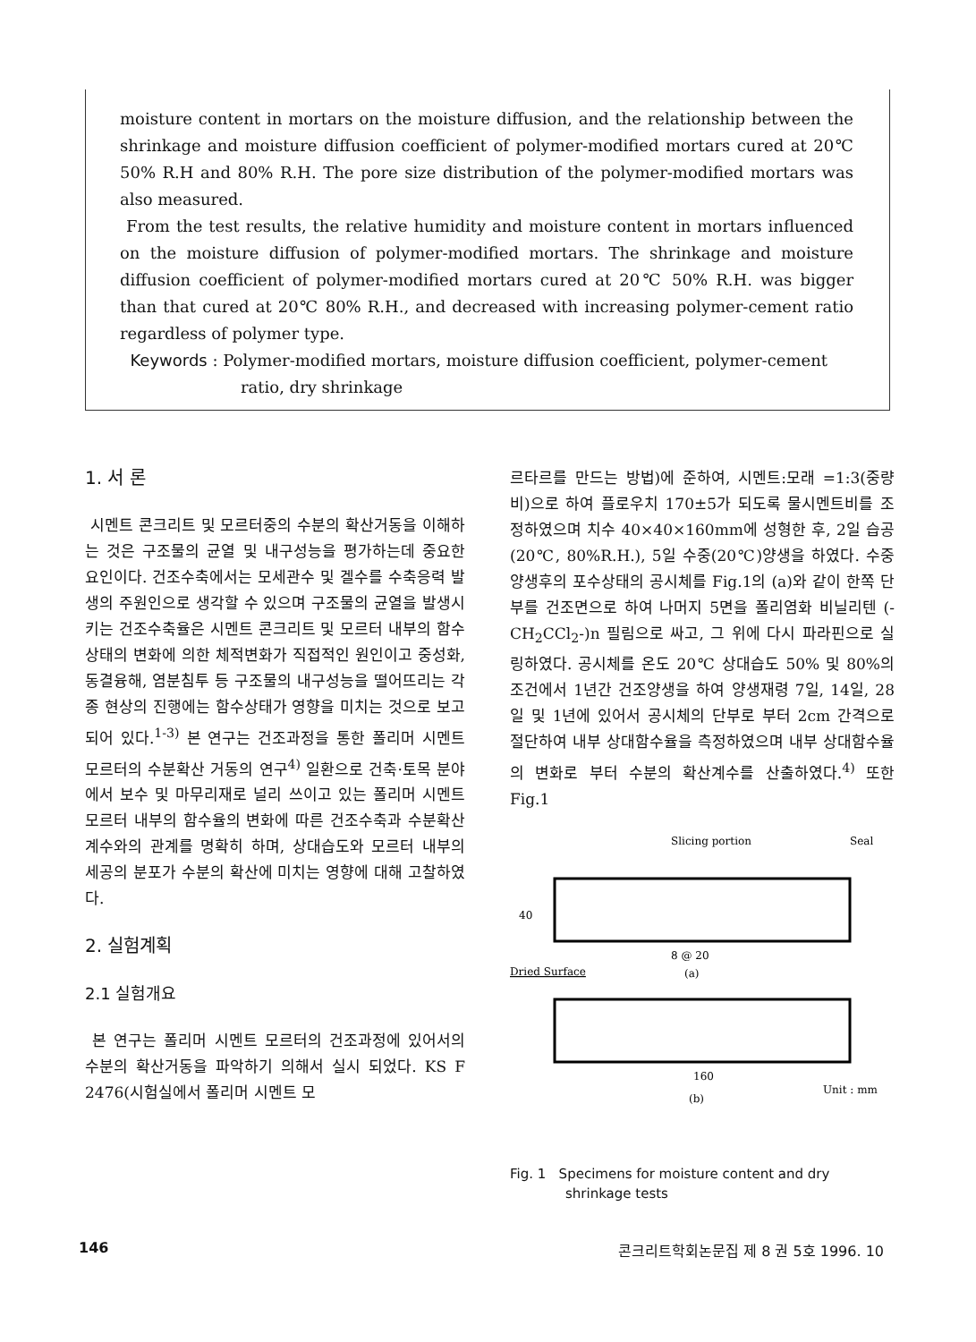moisture content in mortars on the moisture diffusion, and the relationship between the shrinkage and moisture diffusion coefficient of polymer-modified mortars cured at 20℃ 50% R.H and 80% R.H. The pore size distribution of the polymer-modified mortars was also measured.
From the test results, the relative humidity and moisture content in mortars influenced on the moisture diffusion of polymer-modified mortars. The shrinkage and moisture diffusion coefficient of polymer-modified mortars cured at 20℃ 50% R.H. was bigger than that cured at 20℃ 80% R.H., and decreased with increasing polymer-cement ratio regardless of polymer type.
Keywords : Polymer-modified mortars, moisture diffusion coefficient, polymer-cement
ratio, dry shrinkage
1. 서 론
시멘트 콘크리트 및 모르터중의 수분의 확산거동을 이해하는 것은 구조물의 균열 및 내구성능을 평가하는데 중요한 요인이다. 건조수축에서는 모세관수 및 겔수를 수축응력 발생의 주원인으로 생각할 수 있으며 구조물의 균열을 발생시키는 건조수축율은 시멘트 콘크리트 및 모르터 내부의 함수상태의 변화에 의한 체적변화가 직접적인 원인이고 중성화, 동결융해, 염분침투 등 구조물의 내구성능을 떨어뜨리는 각종 현상의 진행에는 함수상태가 영향을 미치는 것으로 보고되어 있다.<sup>1-3)</sup> 본 연구는 건조과정을 통한 폴리머 시멘트 모르터의 수분확산 거동의 연구<sup>4)</sup> 일환으로 건축·토목 분야에서 보수 및 마무리재로 널리 쓰이고 있는 폴리머 시멘트 모르터 내부의 함수율의 변화에 따른 건조수축과 수분확산계수와의 관계를 명확히 하며, 상대습도와 모르터 내부의 세공의 분포가 수분의 확산에 미치는 영향에 대해 고찰하였다.
2. 실험계획
2.1 실험개요
본 연구는 폴리머 시멘트 모르터의 건조과정에 있어서의 수분의 확산거동을 파악하기 의해서 실시 되었다. KS F 2476(시험실에서 폴리머 시멘트 모
르타르를 만드는 방법)에 준하여, 시멘트:모래 =1:3(중량비)으로 하여 플로우치 170±5가 되도록 물시멘트비를 조정하였으며 치수 40×40×160mm에 성형한 후, 2일 습공(20℃, 80%R.H.), 5일 수중(20℃)양생을 하였다. 수중양생후의 포수상태의 공시체를 Fig.1의 (a)와 같이 한쪽 단부를 건조면으로 하여 나머지 5면을 폴리염화 비닐리텐 (-CH<sub>2</sub>CCl<sub>2</sub>-)n 필림으로 싸고, 그 위에 다시 파라핀으로 실링하였다. 공시체를 온도 20℃ 상대습도 50% 및 80%의 조건에서 1년간 건조양생을 하여 양생재령 7일, 14일, 28일 및 1년에 있어서 공시체의 단부로 부터 2cm 간격으로 절단하여 내부 상대함수율을 측정하였으며 내부 상대함수율의 변화로 부터 수분의 확산계수를 산출하였다.<sup>4)</sup> 또한 Fig.1
Slicing portion
Seal
40
8 @ 20
(a)
Dried Surface
160
Unit : mm
(b)
Fig. 1 Specimens for moisture content and dry
shrinkage tests
146 콘크리트학회논문집 제 8 권 5호 1996. 10